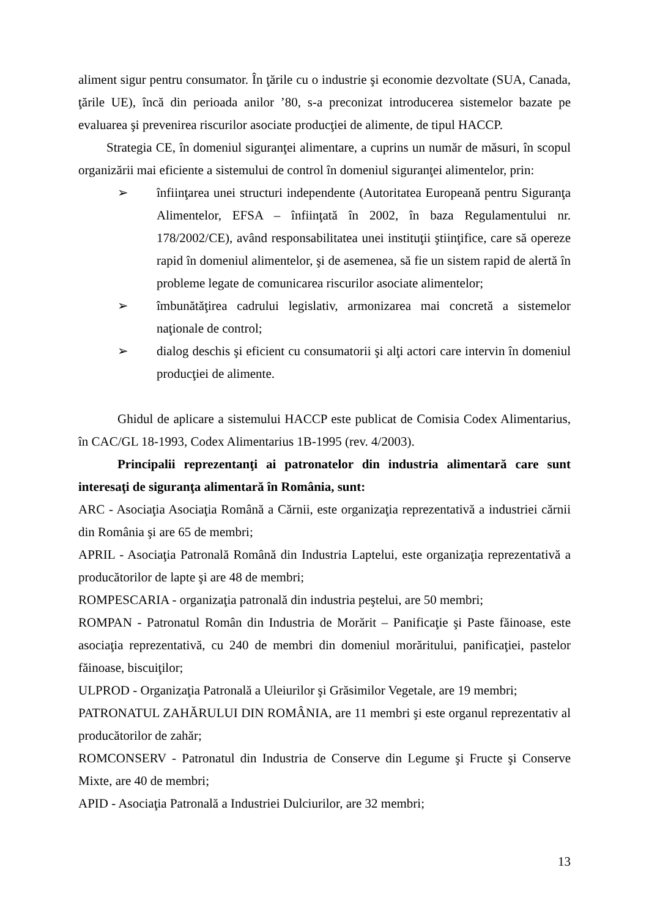aliment sigur pentru consumator. În ţările cu o industrie şi economie dezvoltate (SUA, Canada, ţările UE), încă din perioada anilor ’80, s-a preconizat introducerea sistemelor bazate pe evaluarea şi prevenirea riscurilor asociate producţiei de alimente, de tipul HACCP.
Strategia CE, în domeniul siguranţei alimentare, a cuprins un număr de măsuri, în scopul organizării mai eficiente a sistemului de control în domeniul siguranţei alimentelor, prin:
➢ înfiinţarea unei structuri independente (Autoritatea Europeană pentru Siguranţa Alimentelor, EFSA – înfiinţată în 2002, în baza Regulamentului nr. 178/2002/CE), având responsabilitatea unei instituţii ştiinţifice, care să opereze rapid în domeniul alimentelor, şi de asemenea, să fie un sistem rapid de alertă în probleme legate de comunicarea riscurilor asociate alimentelor;
➢ îmbunătăţirea cadrului legislativ, armonizarea mai concretă a sistemelor naţionale de control;
➢ dialog deschis şi eficient cu consumatorii şi alţi actori care intervin în domeniul producţiei de alimente.
Ghidul de aplicare a sistemului HACCP este publicat de Comisia Codex Alimentarius, în CAC/GL 18-1993, Codex Alimentarius 1B-1995 (rev. 4/2003).
Principalii reprezentanţi ai patronatelor din industria alimentară care sunt interesaţi de siguranţa alimentară în România, sunt:
ARC - Asociaţia Asociaţia Română a Cărnii, este organizaţia reprezentativă a industriei cărnii din România şi are 65 de membri;
APRIL - Asociaţia Patronală Română din Industria Laptelui, este organizaţia reprezentativă a producătorilor de lapte şi are 48 de membri;
ROMPESCARIA - organizaţia patronală din industria peştelui, are 50 membri;
ROMPAN - Patronatul Român din Industria de Morărit – Panificaţie şi Paste făinoase, este asociaţia reprezentativă, cu 240 de membri din domeniul morăritului, panificaţiei, pastelor făinoase, biscuiţilor;
ULPROD - Organizaţia Patronală a Uleiurilor şi Grăsimilor Vegetale, are 19 membri;
PATRONATUL ZAHĂRULUI DIN ROMÂNIA, are 11 membri şi este organul reprezentativ al producătorilor de zahăr;
ROMCONSERV - Patronatul din Industria de Conserve din Legume şi Fructe şi Conserve Mixte, are 40 de membri;
APID - Asociaţia Patronală a Industriei Dulciurilor, are 32 membri;
13